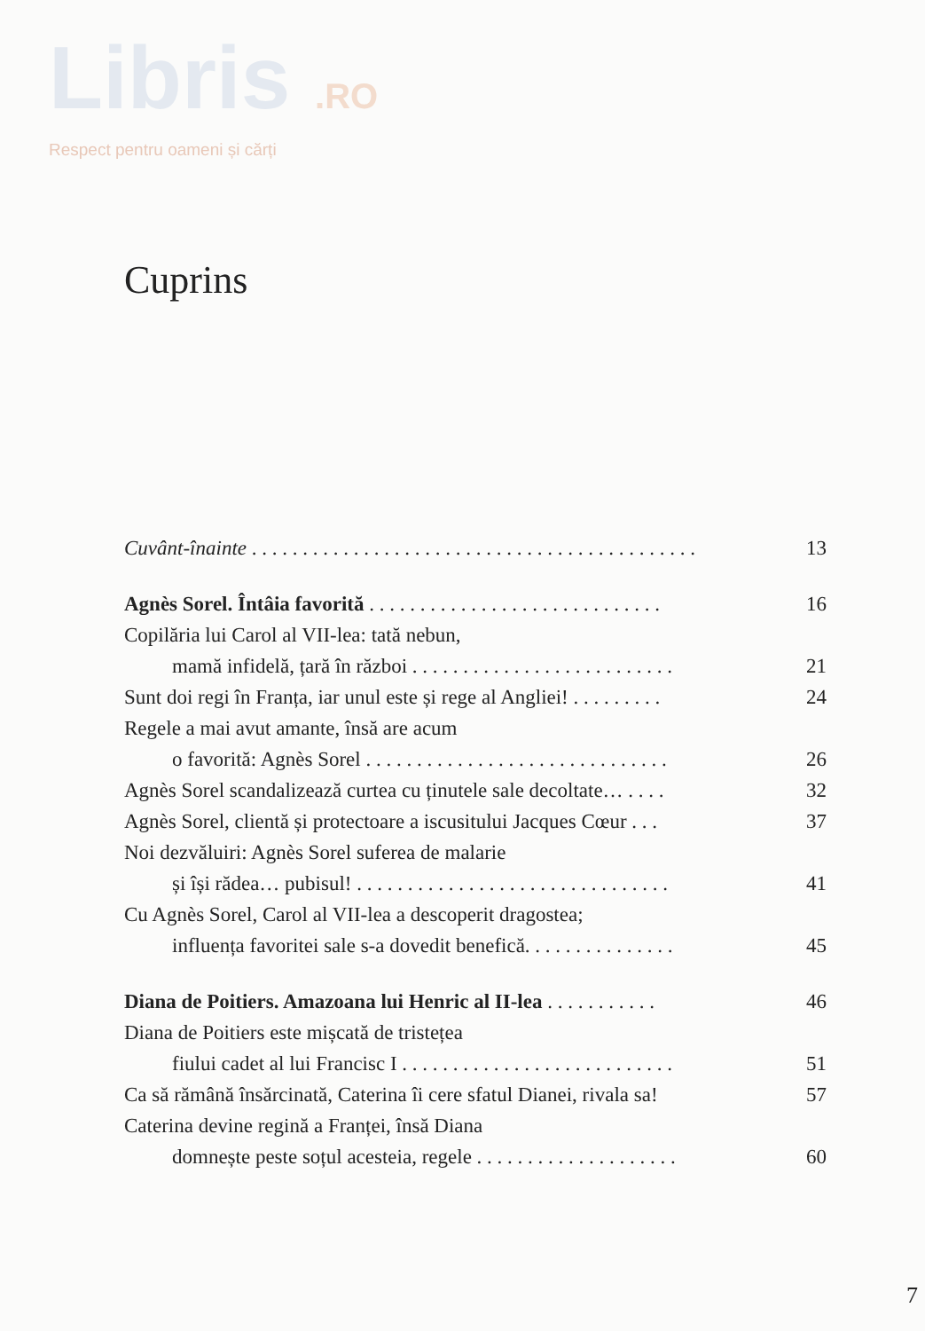Libris .RO
Respect pentru oameni și cărți
Cuprins
Cuvânt-înainte . . . . . . . . . . . . . . . . . . . . . . . . . . . . . . . . . . . . . . . . . . . . 13
Agnès Sorel. Întâia favorită . . . . . . . . . . . . . . . . . . . . . . . . . . . . . 16
Copilăria lui Carol al VII-lea: tată nebun,
mamă infidelă, țară în război . . . . . . . . . . . . . . . . . . . . . . . . . . 21
Sunt doi regi în Franța, iar unul este și rege al Angliei! . . . . . . . . . 24
Regele a mai avut amante, însă are acum
o favorită: Agnès Sorel . . . . . . . . . . . . . . . . . . . . . . . . . . . . . . 26
Agnès Sorel scandalizează curtea cu ținutele sale decoltate… . . . . 32
Agnès Sorel, clientă și protectoare a iscusitului Jacques Cœur . . . 37
Noi dezvăluiri: Agnès Sorel suferea de malarie
și își rădea… pubisul! . . . . . . . . . . . . . . . . . . . . . . . . . . . . . . . 41
Cu Agnès Sorel, Carol al VII-lea a descoperit dragostea;
influența favoritei sale s-a dovedit benefică. . . . . . . . . . . . . . . 45
Diana de Poitiers. Amazoana lui Henric al II-lea . . . . . . . . . . . 46
Diana de Poitiers este mișcată de tristețea
fiului cadet al lui Francisc I . . . . . . . . . . . . . . . . . . . . . . . . . . . 51
Ca să rămână însărcinată, Caterina îi cere sfatul Dianei, rivala sa! 57
Caterina devine regină a Franței, însă Diana
domnește peste soțul acesteia, regele . . . . . . . . . . . . . . . . . . . . 60
7